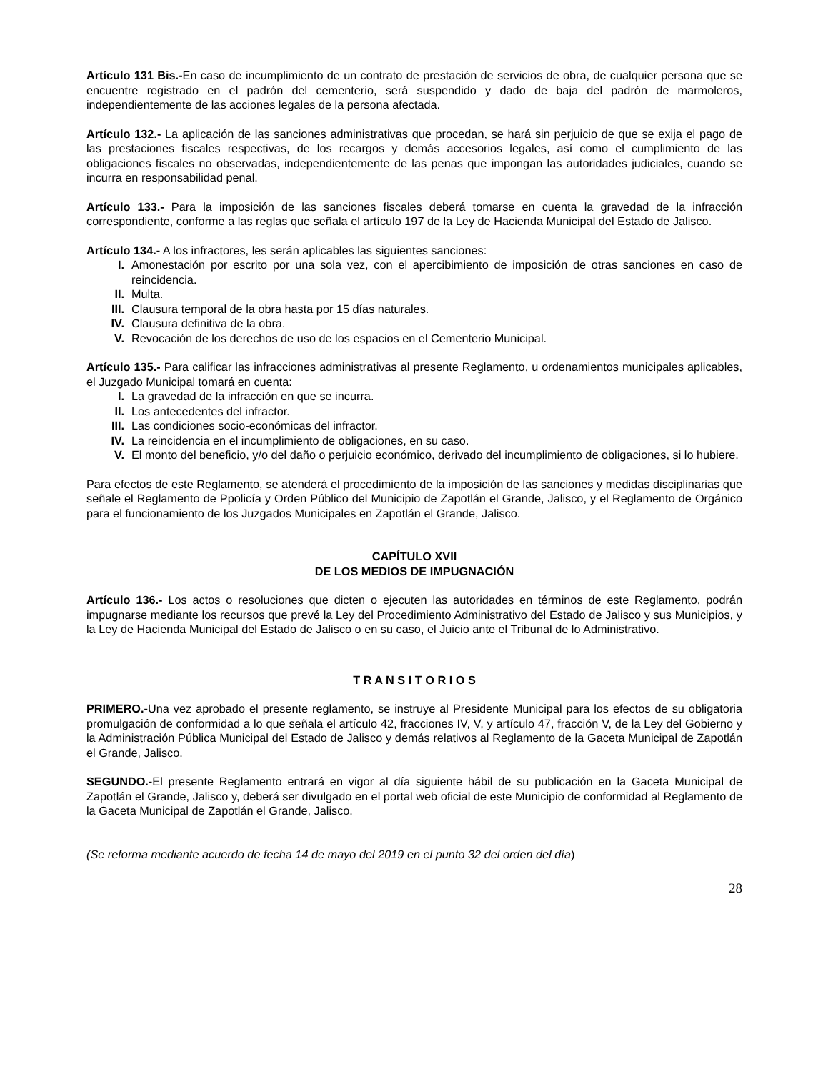Artículo 131 Bis.-En caso de incumplimiento de un contrato de prestación de servicios de obra, de cualquier persona que se encuentre registrado en el padrón del cementerio, será suspendido y dado de baja del padrón de marmoleros, independientemente de las acciones legales de la persona afectada.
Artículo 132.- La aplicación de las sanciones administrativas que procedan, se hará sin perjuicio de que se exija el pago de las prestaciones fiscales respectivas, de los recargos y demás accesorios legales, así como el cumplimiento de las obligaciones fiscales no observadas, independientemente de las penas que impongan las autoridades judiciales, cuando se incurra en responsabilidad penal.
Artículo 133.- Para la imposición de las sanciones fiscales deberá tomarse en cuenta la gravedad de la infracción correspondiente, conforme a las reglas que señala el artículo 197 de la Ley de Hacienda Municipal del Estado de Jalisco.
Artículo 134.- A los infractores, les serán aplicables las siguientes sanciones:
I. Amonestación por escrito por una sola vez, con el apercibimiento de imposición de otras sanciones en caso de reincidencia.
II. Multa.
III. Clausura temporal de la obra hasta por 15 días naturales.
IV. Clausura definitiva de la obra.
V. Revocación de los derechos de uso de los espacios en el Cementerio Municipal.
Artículo 135.- Para calificar las infracciones administrativas al presente Reglamento, u ordenamientos municipales aplicables, el Juzgado Municipal tomará en cuenta:
I. La gravedad de la infracción en que se incurra.
II. Los antecedentes del infractor.
III. Las condiciones socio-económicas del infractor.
IV. La reincidencia en el incumplimiento de obligaciones, en su caso.
V. El monto del beneficio, y/o del daño o perjuicio económico, derivado del incumplimiento de obligaciones, si lo hubiere.
Para efectos de este Reglamento, se atenderá el procedimiento de la imposición de las sanciones y medidas disciplinarias que señale el Reglamento de Ppolicía y Orden Público del Municipio de Zapotlán el Grande, Jalisco, y el Reglamento de Orgánico para el funcionamiento de los Juzgados Municipales en Zapotlán el Grande, Jalisco.
CAPÍTULO XVII
DE LOS MEDIOS DE IMPUGNACIÓN
Artículo 136.- Los actos o resoluciones que dicten o ejecuten las autoridades en términos de este Reglamento, podrán impugnarse mediante los recursos que prevé la Ley del Procedimiento Administrativo del Estado de Jalisco y sus Municipios, y la Ley de Hacienda Municipal del Estado de Jalisco o en su caso, el Juicio ante el Tribunal de lo Administrativo.
T R A N S I T O R I O S
PRIMERO.-Una vez aprobado el presente reglamento, se instruye al Presidente Municipal para los efectos de su obligatoria promulgación de conformidad a lo que señala el artículo 42, fracciones IV, V, y artículo 47, fracción V, de la Ley del Gobierno y la Administración Pública Municipal del Estado de Jalisco y demás relativos al Reglamento de la Gaceta Municipal de Zapotlán el Grande, Jalisco.
SEGUNDO.-El presente Reglamento entrará en vigor al día siguiente hábil de su publicación en la Gaceta Municipal de Zapotlán el Grande, Jalisco y, deberá ser divulgado en el portal web oficial de este Municipio de conformidad al Reglamento de la Gaceta Municipal de Zapotlán el Grande, Jalisco.
(Se reforma mediante acuerdo de fecha 14 de mayo del 2019 en el punto 32 del orden del día)
28